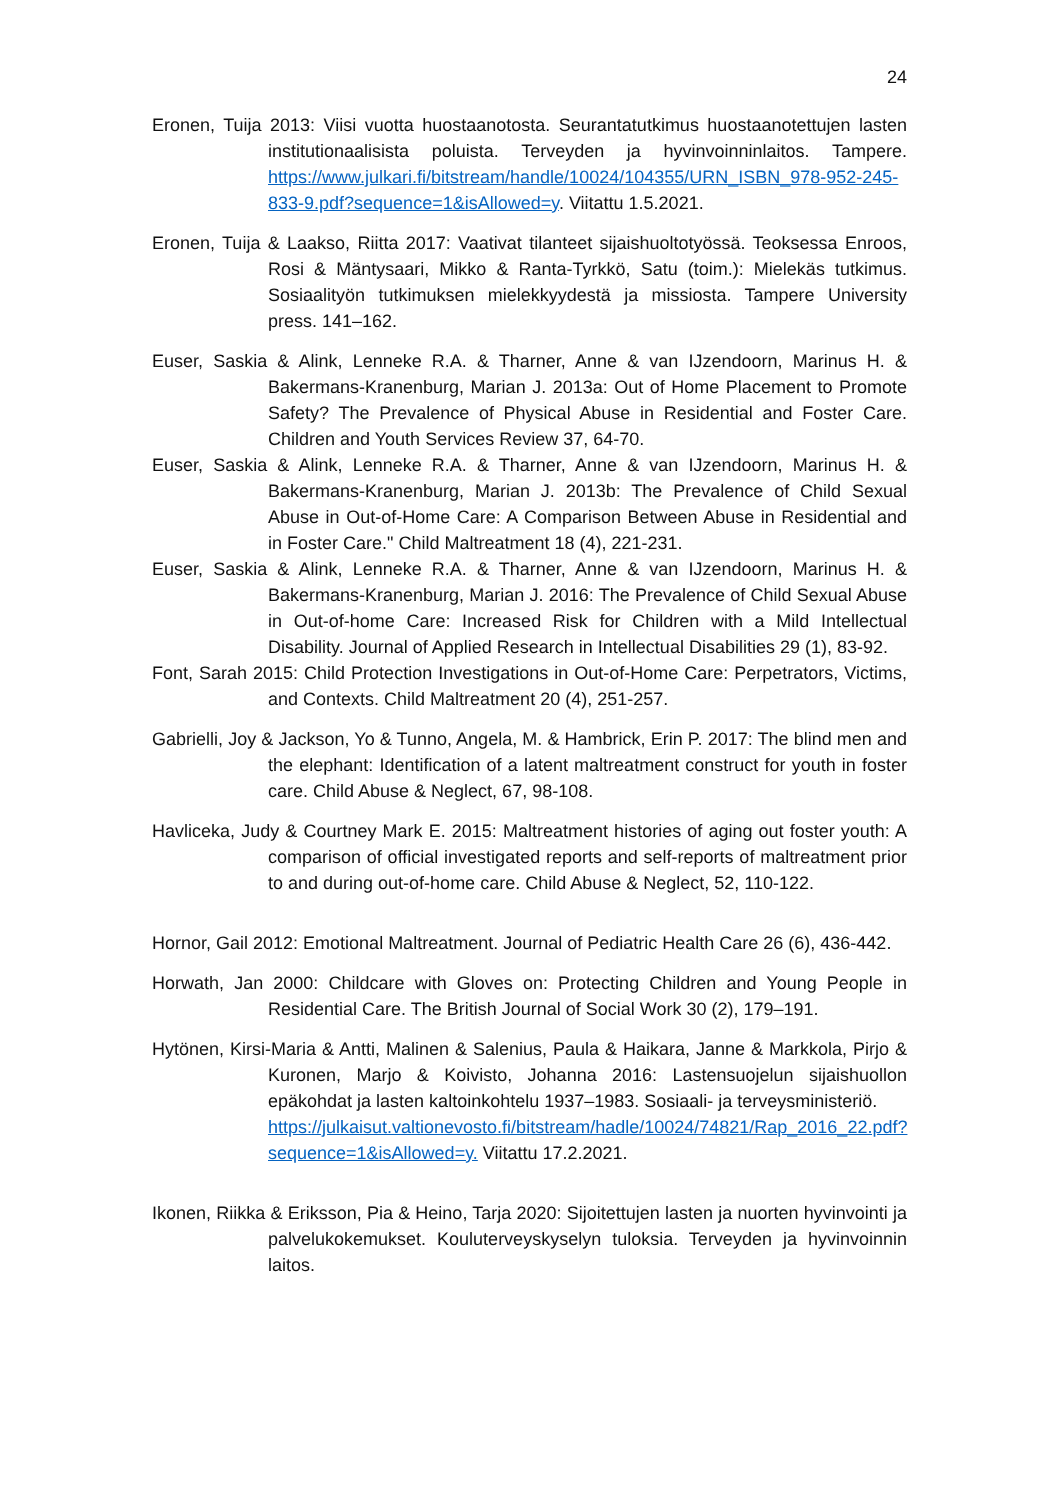24
Eronen, Tuija 2013: Viisi vuotta huostaanotosta. Seurantatutkimus huostaanotettujen lasten institutionaalisista poluista. Terveyden ja hyvinvoinninlaitos. Tampere. https://www.julkari.fi/bitstream/handle/10024/104355/URN_ISBN_978-952-245-833-9.pdf?sequence=1&isAllowed=y. Viitattu 1.5.2021.
Eronen, Tuija & Laakso, Riitta 2017: Vaativat tilanteet sijaishuoltotyössä. Teoksessa Enroos, Rosi & Mäntysaari, Mikko & Ranta-Tyrkkö, Satu (toim.): Mielekäs tutkimus. Sosiaalityön tutkimuksen mielekkyydestä ja missiosta. Tampere University press. 141–162.
Euser, Saskia & Alink, Lenneke R.A. & Tharner, Anne & van IJzendoorn, Marinus H. & Bakermans-Kranenburg, Marian J. 2013a: Out of Home Placement to Promote Safety? The Prevalence of Physical Abuse in Residential and Foster Care. Children and Youth Services Review 37, 64-70.
Euser, Saskia & Alink, Lenneke R.A. & Tharner, Anne & van IJzendoorn, Marinus H. & Bakermans-Kranenburg, Marian J. 2013b: The Prevalence of Child Sexual Abuse in Out-of-Home Care: A Comparison Between Abuse in Residential and in Foster Care." Child Maltreatment 18 (4), 221-231.
Euser, Saskia & Alink, Lenneke R.A. & Tharner, Anne & van IJzendoorn, Marinus H. & Bakermans-Kranenburg, Marian J. 2016: The Prevalence of Child Sexual Abuse in Out-of-home Care: Increased Risk for Children with a Mild Intellectual Disability. Journal of Applied Research in Intellectual Disabilities 29 (1), 83-92.
Font, Sarah 2015: Child Protection Investigations in Out-of-Home Care: Perpetrators, Victims, and Contexts. Child Maltreatment 20 (4), 251-257.
Gabrielli, Joy & Jackson, Yo & Tunno, Angela, M. & Hambrick, Erin P. 2017: The blind men and the elephant: Identification of a latent maltreatment construct for youth in foster care. Child Abuse & Neglect, 67, 98-108.
Havliceka, Judy & Courtney Mark E. 2015: Maltreatment histories of aging out foster youth: A comparison of official investigated reports and self-reports of maltreatment prior to and during out-of-home care. Child Abuse & Neglect, 52, 110-122.
Hornor, Gail 2012: Emotional Maltreatment. Journal of Pediatric Health Care 26 (6), 436-442.
Horwath, Jan 2000: Childcare with Gloves on: Protecting Children and Young People in Residential Care. The British Journal of Social Work 30 (2), 179–191.
Hytönen, Kirsi-Maria & Antti, Malinen & Salenius, Paula & Haikara, Janne & Markkola, Pirjo & Kuronen, Marjo & Koivisto, Johanna 2016: Lastensuojelun sijaishuollon epäkohdat ja lasten kaltoinkohtelu 1937–1983. Sosiaali- ja terveysministeriö.
https://julkaisut.valtionevosto.fi/bitstream/hadle/10024/74821/Rap_2016_22.pdf?sequence=1&isAllowed=y. Viitattu 17.2.2021.
Ikonen, Riikka & Eriksson, Pia & Heino, Tarja 2020: Sijoitettujen lasten ja nuorten hyvinvointi ja palvelukokemukset. Kouluterveyskyselyn tuloksia. Terveyden ja hyvinvoinnin laitos.